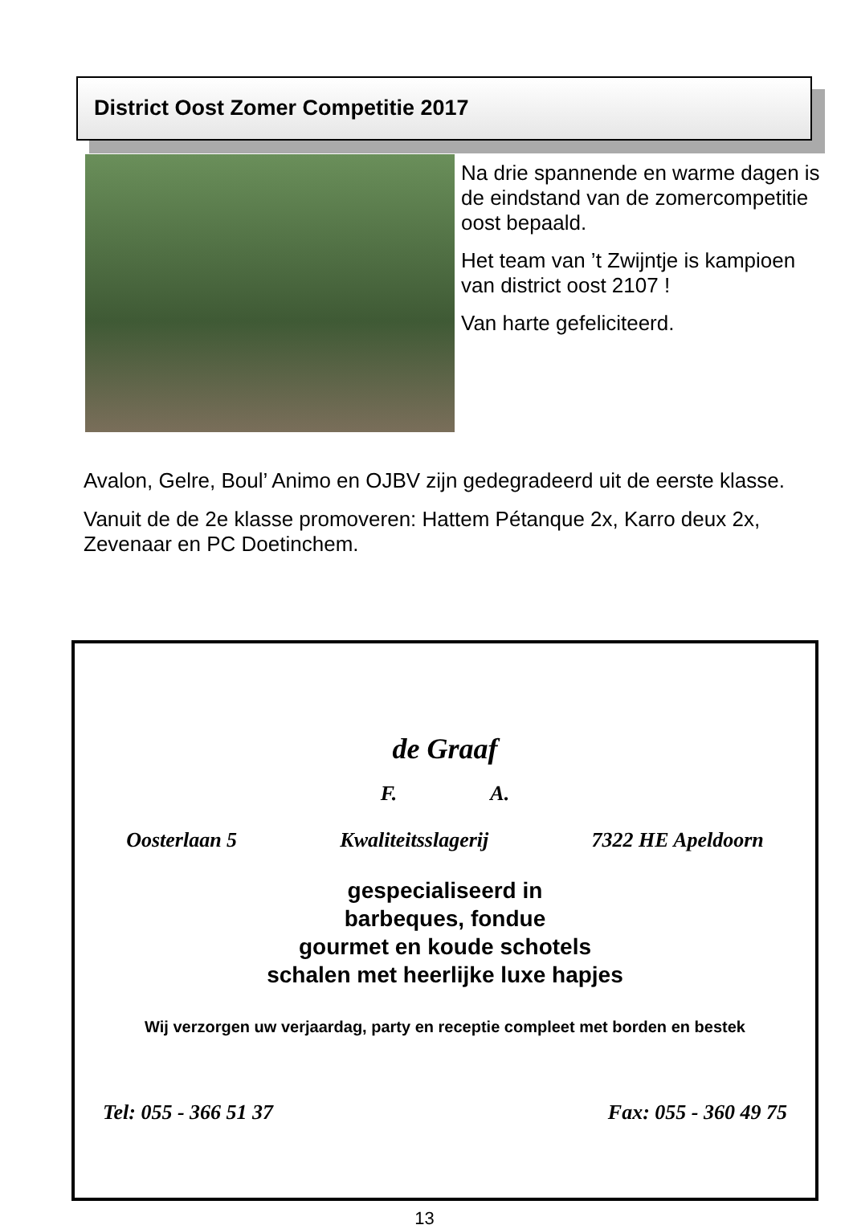District Oost Zomer Competitie 2017
Na drie spannende en warme dagen is de eindstand van de zomercompetitie oost bepaald.
Het team van ’t Zwijntje is kampioen van district oost 2107 !
Van harte gefeliciteerd.
Avalon, Gelre, Boul’ Animo en OJBV zijn gedegradeerd uit de eerste klasse.
Vanuit de de 2e klasse promoveren: Hattem Pétanque 2x, Karro deux 2x, Zevenaar en PC Doetinchem.
de Graaf
F. A.
Oosterlaan 5 Kwaliteitsslagerij 7322 HE Apeldoorn
gespecialiseerd in
barbeques, fondue
gourmet en koude schotels
schalen met heerlijke luxe hapjes
Wij verzorgen uw verjaardag, party en receptie compleet met borden en bestek
Tel: 055 - 366 51 37 Fax: 055 - 360 49 75
13